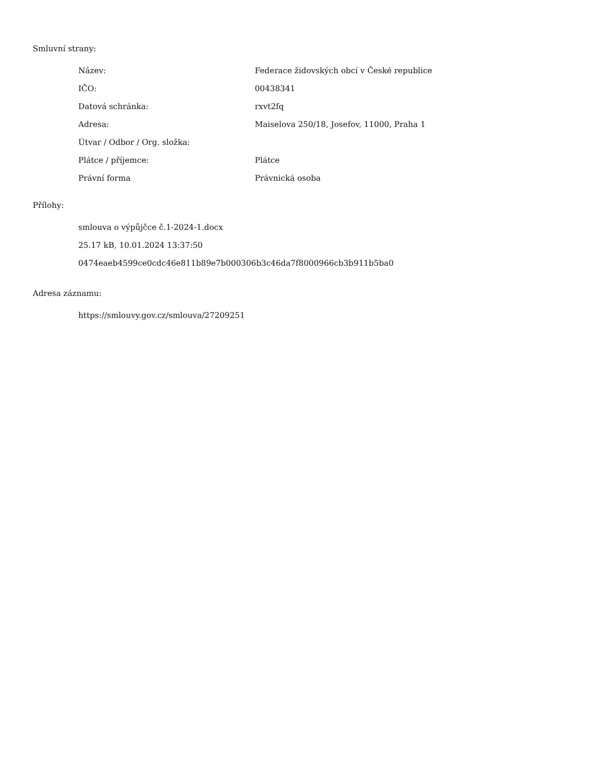Smluvní strany:
| Název: | Federace židovských obcí v České republice |
| IČO: | 00438341 |
| Datová schránka: | rxvt2fq |
| Adresa: | Maiselova 250/18, Josefov, 11000, Praha 1 |
| Útvar / Odbor / Org. složka: | |
| Plátce / příjemce: | Plátce |
| Právní forma | Právnická osoba |
Přílohy:
smlouva o výpůjčce č.1-2024-1.docx
25.17 kB, 10.01.2024 13:37:50
0474eaeb4599ce0cdc46e811b89e7b000306b3c46da7f8000966cb3b911b5ba0
Adresa záznamu:
https://smlouvy.gov.cz/smlouva/27209251